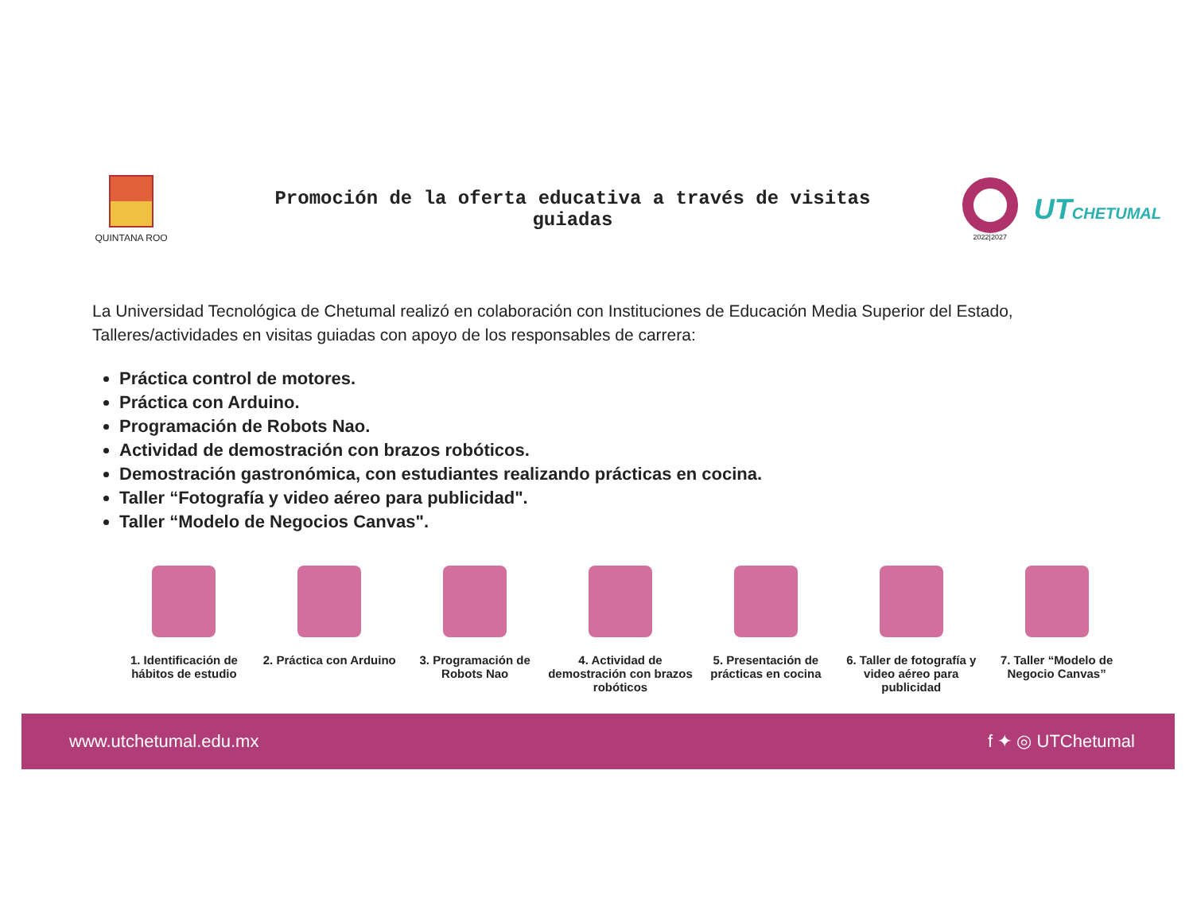QUINTANA ROO
Promoción de la oferta educativa a través de visitas
guiadas
2022|2027
UTCHETUMAL
La Universidad Tecnológica de Chetumal realizó en colaboración con Instituciones de Educación Media Superior del Estado, Talleres/actividades en visitas guiadas con apoyo de los responsables de carrera:
Práctica control de motores.
Práctica con Arduino.
Programación de Robots Nao.
Actividad de demostración con brazos robóticos.
Demostración gastronómica, con estudiantes realizando prácticas en cocina.
Taller “Fotografía y video aéreo para publicidad".
Taller “Modelo de Negocios Canvas".
1. Identificación de hábitos de estudio
2. Práctica con Arduino 3. Programación de Robots Nao 4. Actividad de demostración con brazos robóticos
5. Presentación de prácticas en cocina
6. Taller de fotografía y video aéreo para publicidad
7. Taller “Modelo de Negocio Canvas”
www.utchetumal.edu.mx f ✦ ◎ UTChetumal